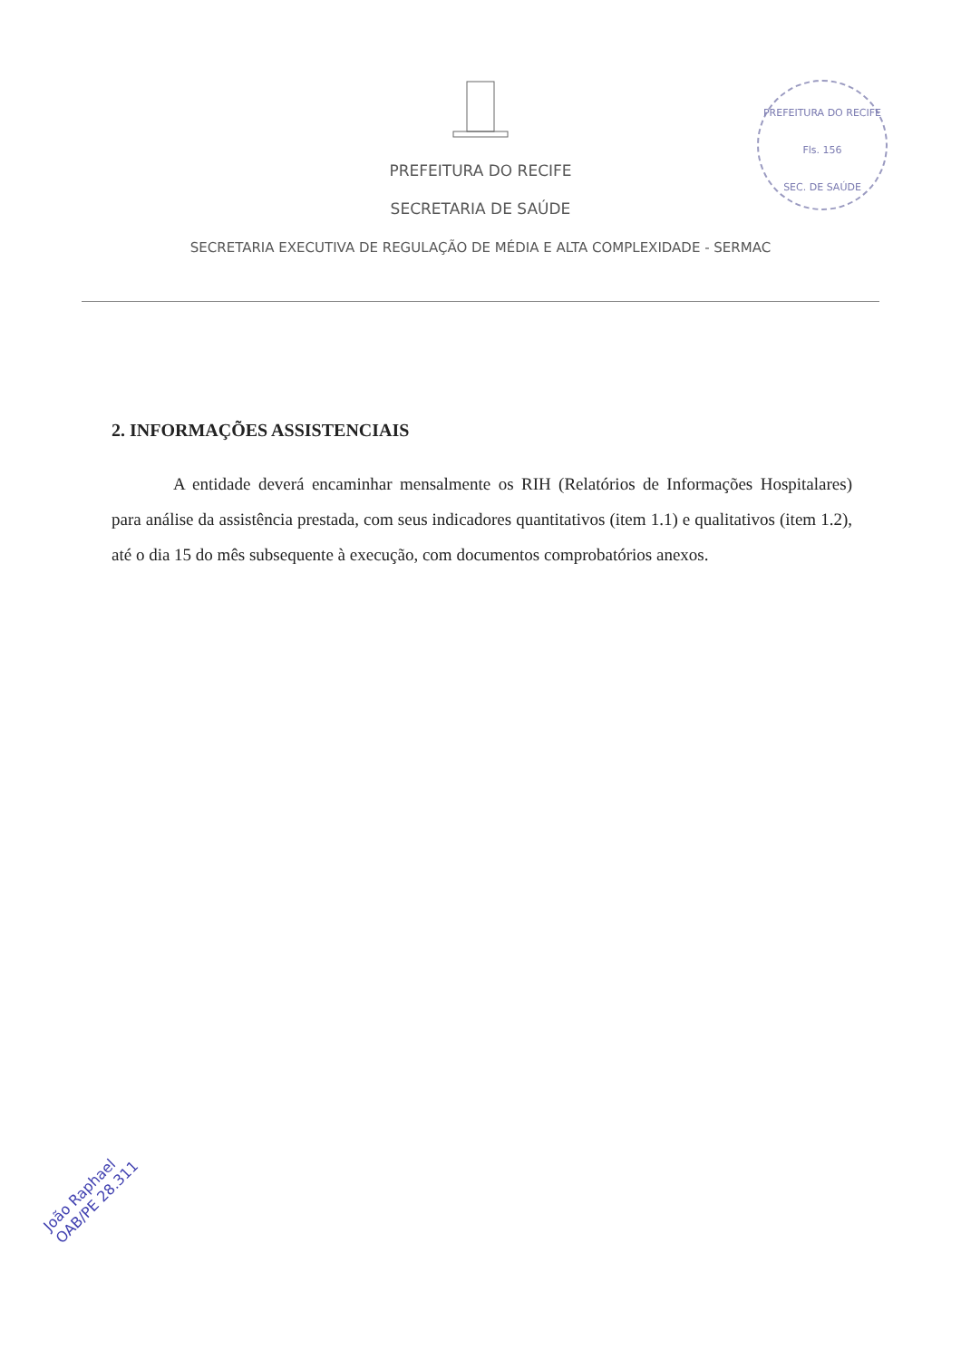PREFEITURA DO RECIFE
SECRETARIA DE SAÚDE
SECRETARIA EXECUTIVA DE REGULAÇÃO DE MÉDIA E ALTA COMPLEXIDADE - SERMAC
2. INFORMAÇÕES ASSISTENCIAIS
A entidade deverá encaminhar mensalmente os RIH (Relatórios de Informações Hospitalares) para análise da assistência prestada, com seus indicadores quantitativos (item 1.1) e qualitativos (item 1.2), até o dia 15 do mês subsequente à execução, com documentos comprobatórios anexos.
PREFEITURA DO RECIFE
Fls. 156
SEC. DE SAÚDE
João Raphael
OAB/PE 28.311